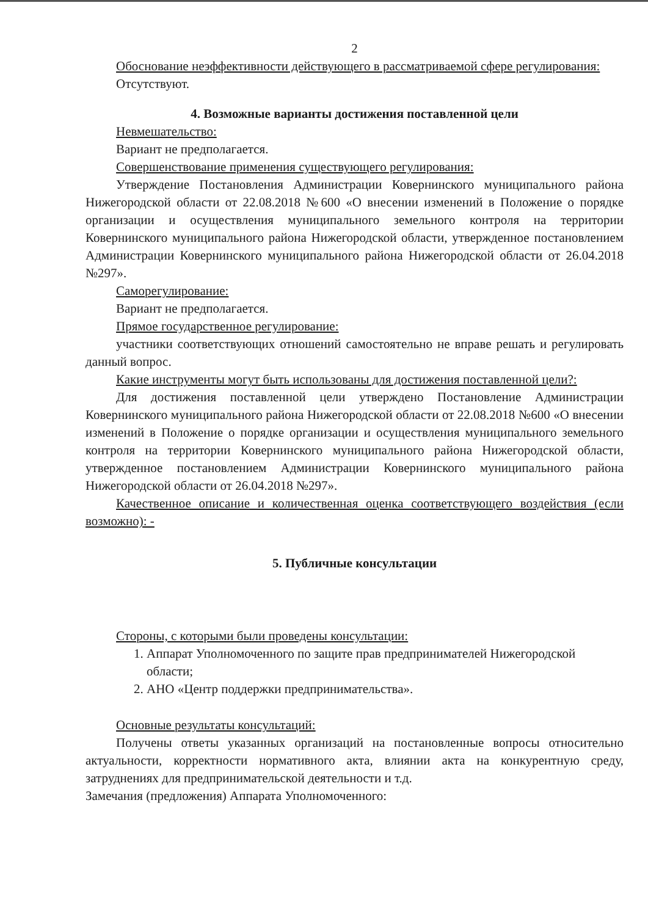2
Обоснование неэффективности действующего в рассматриваемой сфере регулирования:
Отсутствуют.
4. Возможные варианты достижения поставленной цели
Невмешательство:
Вариант не предполагается.
Совершенствование применения существующего регулирования:
Утверждение Постановления Администрации Ковернинского муниципального района Нижегородской области от 22.08.2018 №600 «О внесении изменений в Положение о порядке организации и осуществления муниципального земельного контроля на территории Ковернинского муниципального района Нижегородской области, утвержденное постановлением Администрации Ковернинского муниципального района Нижегородской области от 26.04.2018 №297».
Саморегулирование:
Вариант не предполагается.
Прямое государственное регулирование:
участники соответствующих отношений самостоятельно не вправе решать и регулировать данный вопрос.
Какие инструменты могут быть использованы для достижения поставленной цели?:
Для достижения поставленной цели утверждено Постановление Администрации Ковернинского муниципального района Нижегородской области от 22.08.2018 №600 «О внесении изменений в Положение о порядке организации и осуществления муниципального земельного контроля на территории Ковернинского муниципального района Нижегородской области, утвержденное постановлением Администрации Ковернинского муниципального района Нижегородской области от 26.04.2018 №297».
Качественное описание и количественная оценка соответствующего воздействия (если возможно): -
5. Публичные консультации
Стороны, с которыми были проведены консультации:
1. Аппарат Уполномоченного по защите прав предпринимателей Нижегородской области;
2. АНО «Центр поддержки предпринимательства».
Основные результаты консультаций:
Получены ответы указанных организаций на постановленные вопросы относительно актуальности, корректности нормативного акта, влиянии акта на конкурентную среду, затруднениях для предпринимательской деятельности и т.д.
Замечания (предложения) Аппарата Уполномоченного: